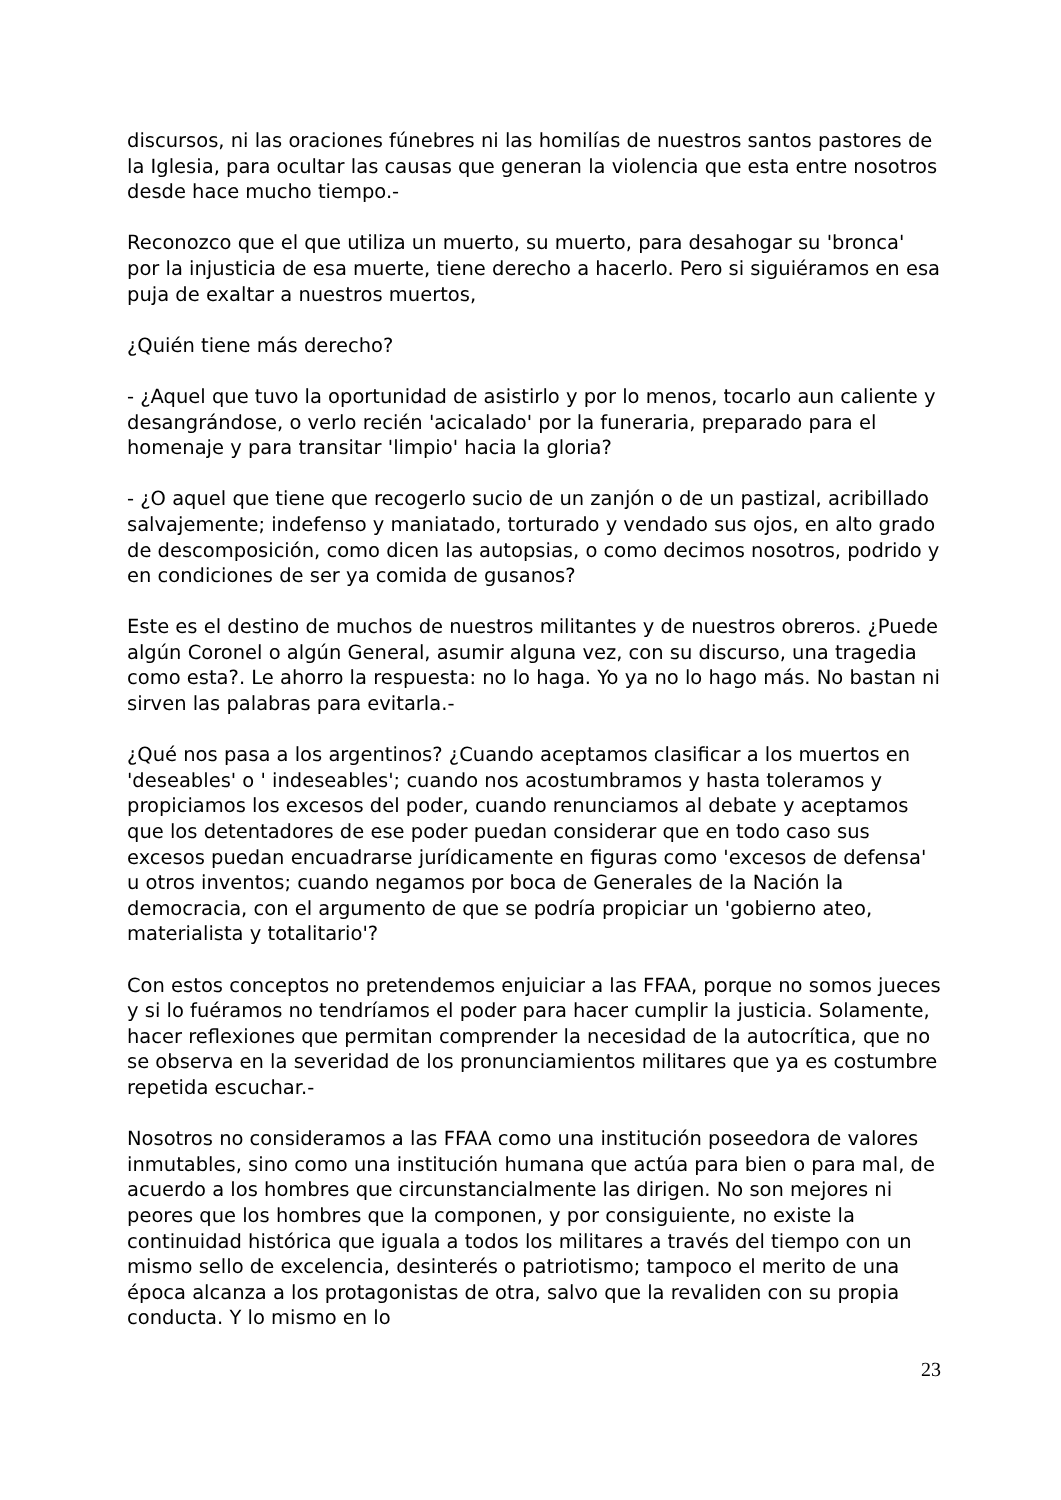discursos, ni las oraciones fúnebres ni las homilías de nuestros santos pastores de la Iglesia, para ocultar las causas que generan la violencia que esta entre nosotros desde hace mucho tiempo.-
Reconozco que el que utiliza un muerto, su muerto, para desahogar su 'bronca' por la injusticia de esa muerte, tiene derecho a hacerlo. Pero si siguiéramos en esa puja de exaltar a nuestros muertos,
¿Quién tiene más derecho?
- ¿Aquel que tuvo la oportunidad de asistirlo y por lo menos, tocarlo aun caliente y desangrándose, o verlo recién 'acicalado' por la funeraria, preparado para el homenaje y para transitar 'limpio' hacia la gloria?
- ¿O aquel que tiene que recogerlo sucio de un zanjón o de un pastizal, acribillado salvajemente; indefenso y maniatado, torturado y vendado sus ojos, en alto grado de descomposición, como dicen las autopsias, o como decimos nosotros, podrido y en condiciones de ser ya comida de gusanos?
Este es el destino de muchos de nuestros militantes y de nuestros obreros. ¿Puede algún Coronel o algún General, asumir alguna vez, con su discurso, una tragedia como esta?. Le ahorro la respuesta: no lo haga. Yo ya no lo hago más. No bastan ni sirven las palabras para evitarla.-
¿Qué nos pasa a los argentinos? ¿Cuando aceptamos clasificar a los muertos en 'deseables' o ' indeseables'; cuando nos acostumbramos y hasta toleramos y propiciamos los excesos del poder, cuando renunciamos al debate y aceptamos que los detentadores de ese poder puedan considerar que en todo caso sus excesos puedan encuadrarse jurídicamente en figuras como 'excesos de defensa' u otros inventos; cuando negamos por boca de Generales de la Nación la democracia, con el argumento de que se podría propiciar un 'gobierno ateo, materialista y totalitario'?
Con estos conceptos no pretendemos enjuiciar a las FFAA, porque no somos jueces y si lo fuéramos no tendríamos el poder para hacer cumplir la justicia. Solamente, hacer reflexiones que permitan comprender la necesidad de la autocrítica, que no se observa en la severidad de los pronunciamientos militares que ya es costumbre repetida escuchar.-
Nosotros no consideramos a las FFAA como una institución poseedora de valores inmutables, sino como una institución humana que actúa para bien o para mal, de acuerdo a los hombres que circunstancialmente las dirigen. No son mejores ni peores que los hombres que la componen, y por consiguiente, no existe la continuidad histórica que iguala a todos los militares a través del tiempo con un mismo sello de excelencia, desinterés o patriotismo; tampoco el merito de una época alcanza a los protagonistas de otra, salvo que la revaliden con su propia conducta. Y lo mismo en lo
23